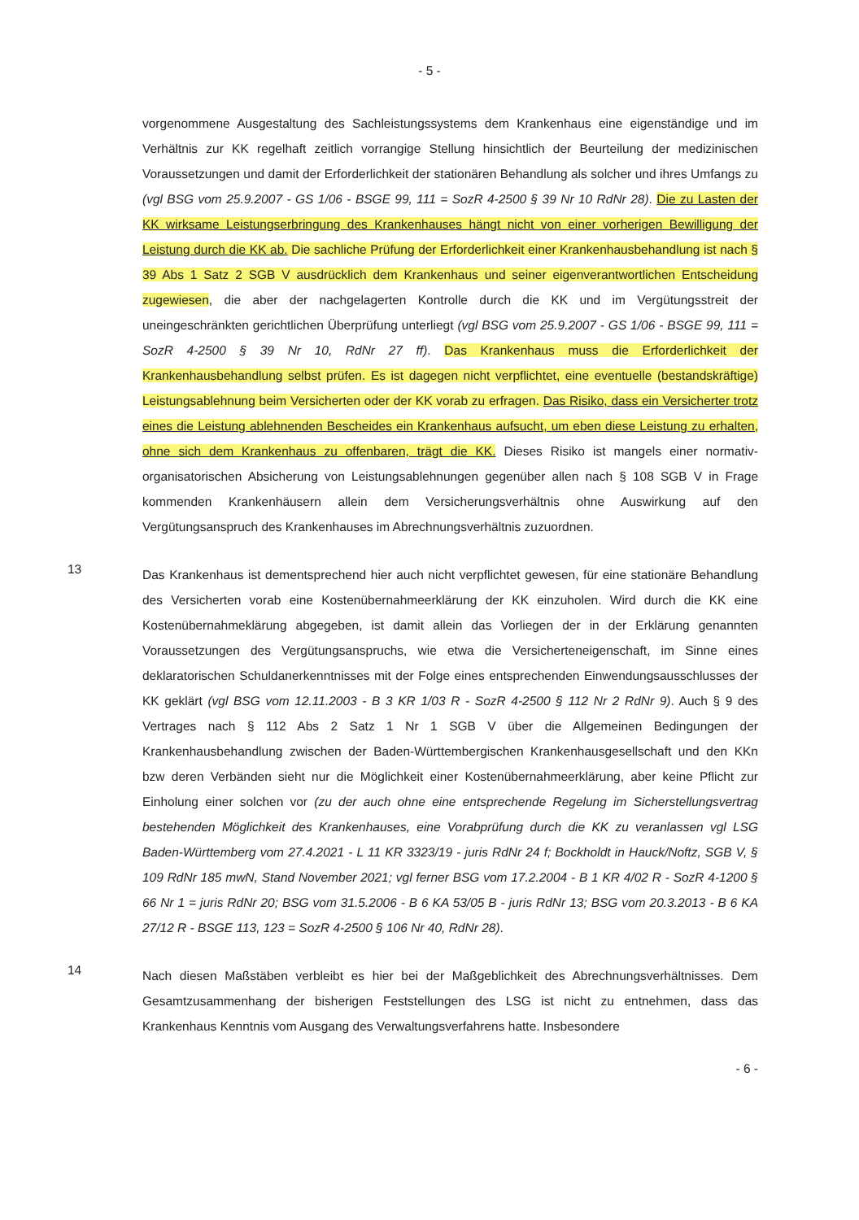- 5 -
vorgenommene Ausgestaltung des Sachleistungssystems dem Krankenhaus eine eigenständige und im Verhältnis zur KK regelhaft zeitlich vorrangige Stellung hinsichtlich der Beurteilung der medizinischen Voraussetzungen und damit der Erforderlichkeit der stationären Behandlung als solcher und ihres Umfangs zu (vgl BSG vom 25.9.2007 - GS 1/06 - BSGE 99, 111 = SozR 4-2500 § 39 Nr 10 RdNr 28). Die zu Lasten der KK wirksame Leistungserbringung des Krankenhauses hängt nicht von einer vorherigen Bewilligung der Leistung durch die KK ab. Die sachliche Prüfung der Erforderlichkeit einer Krankenhausbehandlung ist nach § 39 Abs 1 Satz 2 SGB V ausdrücklich dem Krankenhaus und seiner eigenverantwortlichen Entscheidung zugewiesen, die aber der nachgelagerten Kontrolle durch die KK und im Vergütungsstreit der uneingeschränkten gerichtlichen Überprüfung unterliegt (vgl BSG vom 25.9.2007 - GS 1/06 - BSGE 99, 111 = SozR 4-2500 § 39 Nr 10, RdNr 27 ff). Das Krankenhaus muss die Erforderlichkeit der Krankenhausbehandlung selbst prüfen. Es ist dagegen nicht verpflichtet, eine eventuelle (bestandskräftige) Leistungsablehnung beim Versicherten oder der KK vorab zu erfragen. Das Risiko, dass ein Versicherter trotz eines die Leistung ablehnenden Bescheides ein Krankenhaus aufsucht, um eben diese Leistung zu erhalten, ohne sich dem Krankenhaus zu offenbaren, trägt die KK. Dieses Risiko ist mangels einer normativ-organisatorischen Absicherung von Leistungsablehnungen gegenüber allen nach § 108 SGB V in Frage kommenden Krankenhäusern allein dem Versicherungsverhältnis ohne Auswirkung auf den Vergütungsanspruch des Krankenhauses im Abrechnungsverhältnis zuzuordnen.
13
Das Krankenhaus ist dementsprechend hier auch nicht verpflichtet gewesen, für eine stationäre Behandlung des Versicherten vorab eine Kostenübernahmeerklärung der KK einzuholen. Wird durch die KK eine Kostenübernahmeklärung abgegeben, ist damit allein das Vorliegen der in der Erklärung genannten Voraussetzungen des Vergütungsanspruchs, wie etwa die Versicherteneigenschaft, im Sinne eines deklaratorischen Schuldanerkenntnisses mit der Folge eines entsprechenden Einwendungsausschlusses der KK geklärt (vgl BSG vom 12.11.2003 - B 3 KR 1/03 R - SozR 4-2500 § 112 Nr 2 RdNr 9). Auch § 9 des Vertrages nach § 112 Abs 2 Satz 1 Nr 1 SGB V über die Allgemeinen Bedingungen der Krankenhausbehandlung zwischen der Baden-Württembergischen Krankenhausgesellschaft und den KKn bzw deren Verbänden sieht nur die Möglichkeit einer Kostenübernahmeerklärung, aber keine Pflicht zur Einholung einer solchen vor (zu der auch ohne eine entsprechende Regelung im Sicherstellungsvertrag bestehenden Möglichkeit des Krankenhauses, eine Vorabprüfung durch die KK zu veranlassen vgl LSG Baden-Württemberg vom 27.4.2021 - L 11 KR 3323/19 - juris RdNr 24 f; Bockholdt in Hauck/Noftz, SGB V, § 109 RdNr 185 mwN, Stand November 2021; vgl ferner BSG vom 17.2.2004 - B 1 KR 4/02 R - SozR 4-1200 § 66 Nr 1 = juris RdNr 20; BSG vom 31.5.2006 - B 6 KA 53/05 B - juris RdNr 13; BSG vom 20.3.2013 - B 6 KA 27/12 R - BSGE 113, 123 = SozR 4-2500 § 106 Nr 40, RdNr 28).
14
Nach diesen Maßstäben verbleibt es hier bei der Maßgeblichkeit des Abrechnungsverhältnisses. Dem Gesamtzusammenhang der bisherigen Feststellungen des LSG ist nicht zu entnehmen, dass das Krankenhaus Kenntnis vom Ausgang des Verwaltungsverfahrens hatte. Insbesondere
- 6 -